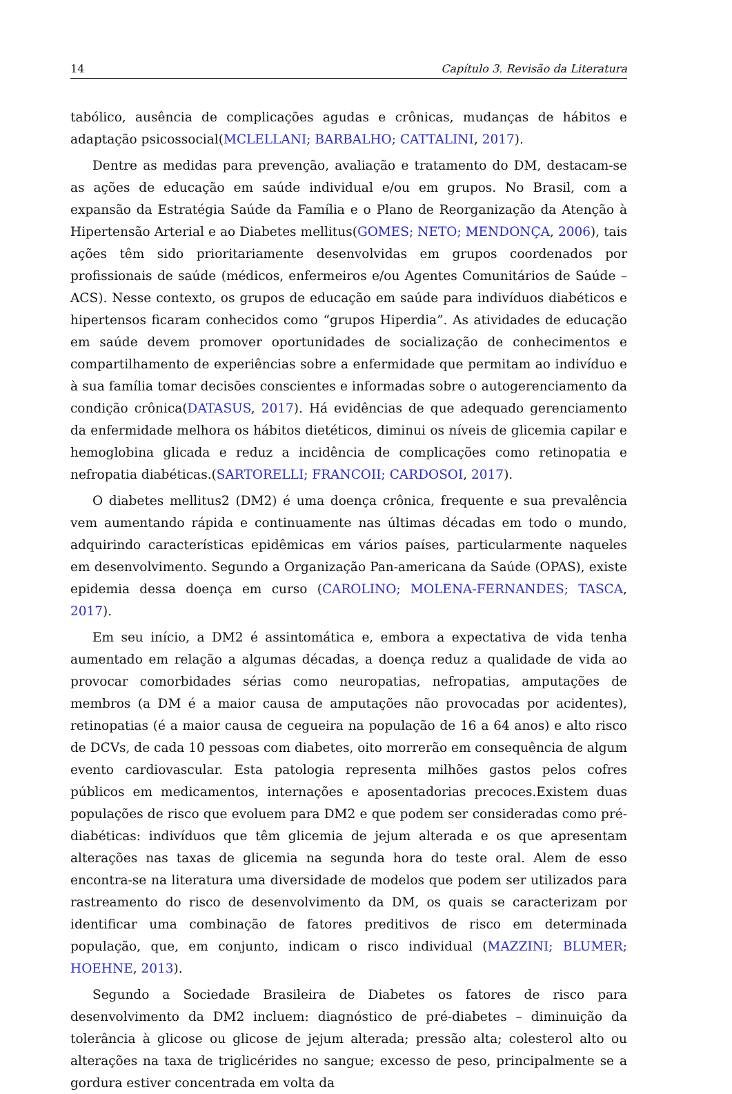14 Capítulo 3. Revisão da Literatura
tabólico, ausência de complicações agudas e crônicas, mudanças de hábitos e adaptação psicossocial(MCLELLANI; BARBALHO; CATTALINI, 2017).
Dentre as medidas para prevenção, avaliação e tratamento do DM, destacam-se as ações de educação em saúde individual e/ou em grupos. No Brasil, com a expansão da Estratégia Saúde da Família e o Plano de Reorganização da Atenção à Hipertensão Arterial e ao Diabetes mellitus(GOMES; NETO; MENDONÇA, 2006), tais ações têm sido prioritariamente desenvolvidas em grupos coordenados por profissionais de saúde (médicos, enfermeiros e/ou Agentes Comunitários de Saúde – ACS). Nesse contexto, os grupos de educação em saúde para indivíduos diabéticos e hipertensos ficaram conhecidos como “grupos Hiperdia”. As atividades de educação em saúde devem promover oportunidades de socialização de conhecimentos e compartilhamento de experiências sobre a enfermidade que permitam ao indivíduo e à sua família tomar decisões conscientes e informadas sobre o autogerenciamento da condição crônica(DATASUS, 2017). Há evidências de que adequado gerenciamento da enfermidade melhora os hábitos dietéticos, diminui os níveis de glicemia capilar e hemoglobina glicada e reduz a incidência de complicações como retinopatia e nefropatia diabéticas.(SARTORELLI; FRANCOII; CARDOSOI, 2017).
O diabetes mellitus2 (DM2) é uma doença crônica, frequente e sua prevalência vem aumentando rápida e continuamente nas últimas décadas em todo o mundo, adquirindo características epidêmicas em vários países, particularmente naqueles em desenvolvimento. Segundo a Organização Pan-americana da Saúde (OPAS), existe epidemia dessa doença em curso (CAROLINO; MOLENA-FERNANDES; TASCA, 2017).
Em seu início, a DM2 é assintomática e, embora a expectativa de vida tenha aumentado em relação a algumas décadas, a doença reduz a qualidade de vida ao provocar comorbidades sérias como neuropatias, nefropatias, amputações de membros (a DM é a maior causa de amputações não provocadas por acidentes), retinopatias (é a maior causa de cegueira na população de 16 a 64 anos) e alto risco de DCVs, de cada 10 pessoas com diabetes, oito morrerão em consequência de algum evento cardiovascular. Esta patologia representa milhões gastos pelos cofres públicos em medicamentos, internações e aposentadorias precoces.Existem duas populações de risco que evoluem para DM2 e que podem ser consideradas como pré-diabéticas: indivíduos que têm glicemia de jejum alterada e os que apresentam alterações nas taxas de glicemia na segunda hora do teste oral. Alem de esso encontra-se na literatura uma diversidade de modelos que podem ser utilizados para rastreamento do risco de desenvolvimento da DM, os quais se caracterizam por identificar uma combinação de fatores preditivos de risco em determinada população, que, em conjunto, indicam o risco individual (MAZZINI; BLUMER; HOEHNE, 2013).
Segundo a Sociedade Brasileira de Diabetes os fatores de risco para desenvolvimento da DM2 incluem: diagnóstico de pré-diabetes – diminuição da tolerância à glicose ou glicose de jejum alterada; pressão alta; colesterol alto ou alterações na taxa de triglicérides no sangue; excesso de peso, principalmente se a gordura estiver concentrada em volta da